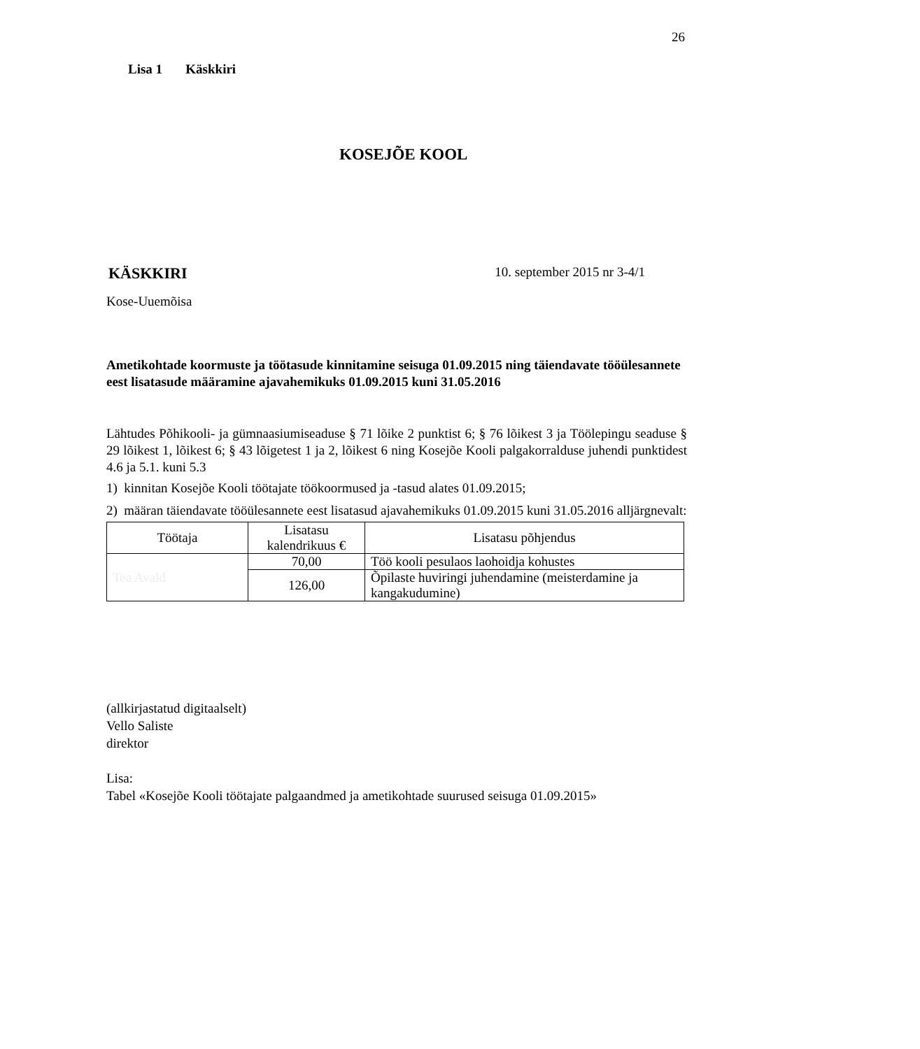26
Lisa 1 Käskkiri
KOSEJÕE KOOL
KÄSKKIRI 10. september 2015 nr 3-4/1
Kose-Uuemõisa
Ametikohtade koormuste ja töötasude kinnitamine seisuga 01.09.2015 ning täiendavate tööülesannete eest lisatasude määramine ajavahemikuks 01.09.2015 kuni 31.05.2016
Lähtudes Põhikooli- ja gümnaasiumiseaduse § 71 lõike 2 punktist 6; § 76 lõikest 3 ja Töölepingu seaduse § 29 lõikest 1, lõikest 6; § 43 lõigetest 1 ja 2, lõikest 6 ning Kosejõe Kooli palgakorralduse juhendi punktidest 4.6 ja 5.1. kuni 5.3
1) kinnitan Kosejõe Kooli töötajate töökoormused ja -tasud alates 01.09.2015;
2) määran täiendavate tööülesannete eest lisatasud ajavahemikuks 01.09.2015 kuni 31.05.2016 alljärgnevalt:
| Töötaja | Lisatasu kalendrikuus € | Lisatasu põhjendus |
| --- | --- | --- |
| Tea Avald | 70,00 | Töö kooli pesulaos laohoidja kohustes |
| | 126,00 | Õpilaste huviringi juhendamine (meisterdamine ja kangakudumine) |
(allkirjastatud digitaalselt)
Vello Saliste
direktor
Lisa:
Tabel «Kosejõe Kooli töötajate palgaandmed ja ametikohtade suurused seisuga 01.09.2015»